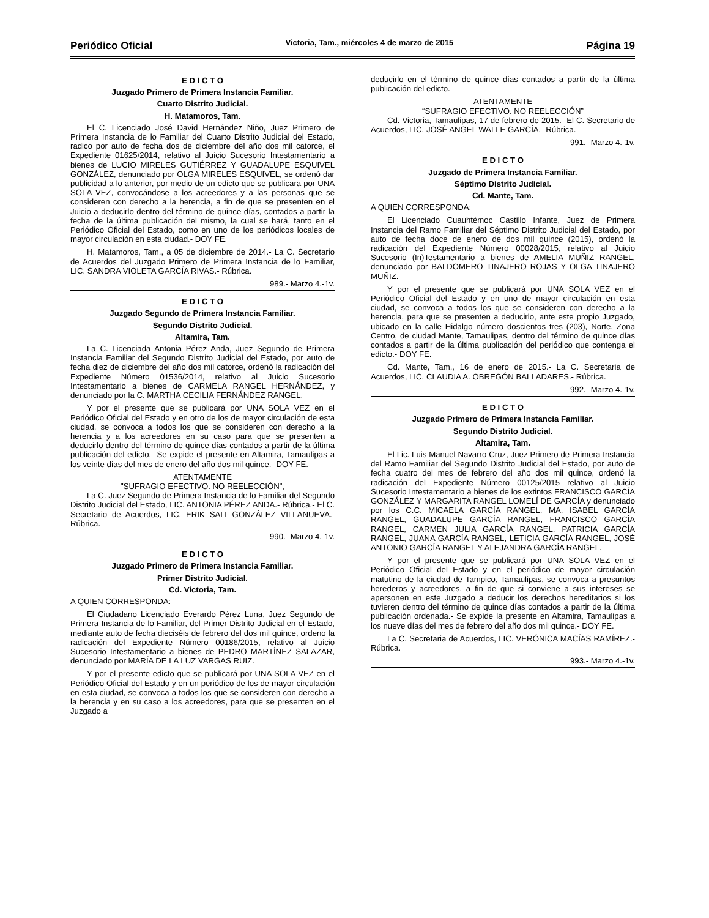Periódico Oficial Victoria, Tam., miércoles 4 de marzo de 2015 Página 19
E D I C T O
Juzgado Primero de Primera Instancia Familiar.
Cuarto Distrito Judicial.
H. Matamoros, Tam.
El C. Licenciado José David Hernández Niño, Juez Primero de Primera Instancia de lo Familiar del Cuarto Distrito Judicial del Estado, radico por auto de fecha dos de diciembre del año dos mil catorce, el Expediente 01625/2014, relativo al Juicio Sucesorio Intestamentario a bienes de LUCIO MIRELES GUTIÉRREZ Y GUADALUPE ESQUIVEL GONZÁLEZ, denunciado por OLGA MIRELES ESQUIVEL, se ordenó dar publicidad a lo anterior, por medio de un edicto que se publicara por UNA SOLA VEZ, convocándose a los acreedores y a las personas que se consideren con derecho a la herencia, a fin de que se presenten en el Juicio a deducirlo dentro del término de quince días, contados a partir la fecha de la última publicación del mismo, la cual se hará, tanto en el Periódico Oficial del Estado, como en uno de los periódicos locales de mayor circulación en esta ciudad.- DOY FE.
H. Matamoros, Tam., a 05 de diciembre de 2014.- La C. Secretario de Acuerdos del Juzgado Primero de Primera Instancia de lo Familiar, LIC. SANDRA VIOLETA GARCÍA RIVAS.- Rúbrica.
989.- Marzo 4.-1v.
E D I C T O
Juzgado Segundo de Primera Instancia Familiar.
Segundo Distrito Judicial.
Altamira, Tam.
La C. Licenciada Antonia Pérez Anda, Juez Segundo de Primera Instancia Familiar del Segundo Distrito Judicial del Estado, por auto de fecha diez de diciembre del año dos mil catorce, ordenó la radicación del Expediente Número 01536/2014, relativo al Juicio Sucesorio Intestamentario a bienes de CARMELA RANGEL HERNÁNDEZ, y denunciado por la C. MARTHA CECILIA FERNÁNDEZ RANGEL.
Y por el presente que se publicará por UNA SOLA VEZ en el Periódico Oficial del Estado y en otro de los de mayor circulación de esta ciudad, se convoca a todos los que se consideren con derecho a la herencia y a los acreedores en su caso para que se presenten a deducirlo dentro del término de quince días contados a partir de la última publicación del edicto.- Se expide el presente en Altamira, Tamaulipas a los veinte días del mes de enero del año dos mil quince.- DOY FE.
ATENTAMENTE
"SUFRAGIO EFECTIVO. NO REELECCIÓN",
La C. Juez Segundo de Primera Instancia de lo Familiar del Segundo Distrito Judicial del Estado, LIC. ANTONIA PÉREZ ANDA.- Rúbrica.- El C. Secretario de Acuerdos, LIC. ERIK SAIT GONZÁLEZ VILLANUEVA.- Rúbrica.
990.- Marzo 4.-1v.
E D I C T O
Juzgado Primero de Primera Instancia Familiar.
Primer Distrito Judicial.
Cd. Victoria, Tam.
A QUIEN CORRESPONDA:
El Ciudadano Licenciado Everardo Pérez Luna, Juez Segundo de Primera Instancia de lo Familiar, del Primer Distrito Judicial en el Estado, mediante auto de fecha dieciséis de febrero del dos mil quince, ordeno la radicación del Expediente Número 00186/2015, relativo al Juicio Sucesorio Intestamentario a bienes de PEDRO MARTÍNEZ SALAZAR, denunciado por MARÍA DE LA LUZ VARGAS RUIZ.
Y por el presente edicto que se publicará por UNA SOLA VEZ en el Periódico Oficial del Estado y en un periódico de los de mayor circulación en esta ciudad, se convoca a todos los que se consideren con derecho a la herencia y en su caso a los acreedores, para que se presenten en el Juzgado a
deducirlo en el término de quince días contados a partir de la última publicación del edicto.
ATENTAMENTE
“SUFRAGIO EFECTIVO. NO REELECCIÓN”
Cd. Victoria, Tamaulipas, 17 de febrero de 2015.- El C. Secretario de Acuerdos, LIC. JOSÉ ANGEL WALLE GARCÍA.- Rúbrica.
991.- Marzo 4.-1v.
E D I C T O
Juzgado de Primera Instancia Familiar.
Séptimo Distrito Judicial.
Cd. Mante, Tam.
A QUIEN CORRESPONDA:
El Licenciado Cuauhtémoc Castillo Infante, Juez de Primera Instancia del Ramo Familiar del Séptimo Distrito Judicial del Estado, por auto de fecha doce de enero de dos mil quince (2015), ordenó la radicación del Expediente Número 00028/2015, relativo al Juicio Sucesorio (In)Testamentario a bienes de AMELIA MUÑIZ RANGEL, denunciado por BALDOMERO TINAJERO ROJAS Y OLGA TINAJERO MUÑIZ.
Y por el presente que se publicará por UNA SOLA VEZ en el Periódico Oficial del Estado y en uno de mayor circulación en esta ciudad, se convoca a todos los que se consideren con derecho a la herencia, para que se presenten a deducirlo, ante este propio Juzgado, ubicado en la calle Hidalgo número doscientos tres (203), Norte, Zona Centro, de ciudad Mante, Tamaulipas, dentro del término de quince días contados a partir de la última publicación del periódico que contenga el edicto.- DOY FE.
Cd. Mante, Tam., 16 de enero de 2015.- La C. Secretaria de Acuerdos, LIC. CLAUDIA A. OBREGÓN BALLADARES.- Rúbrica.
992.- Marzo 4.-1v.
E D I C T O
Juzgado Primero de Primera Instancia Familiar.
Segundo Distrito Judicial.
Altamira, Tam.
El Lic. Luis Manuel Navarro Cruz, Juez Primero de Primera Instancia del Ramo Familiar del Segundo Distrito Judicial del Estado, por auto de fecha cuatro del mes de febrero del año dos mil quince, ordenó la radicación del Expediente Número 00125/2015 relativo al Juicio Sucesorio Intestamentario a bienes de los extintos FRANCISCO GARCÍA GONZÁLEZ Y MARGARITA RANGEL LOMELÍ DE GARCÍA y denunciado por los C.C. MICAELA GARCÍA RANGEL, MA. ISABEL GARCÍA RANGEL, GUADALUPE GARCÍA RANGEL, FRANCISCO GARCÍA RANGEL, CARMEN JULIA GARCÍA RANGEL, PATRICIA GARCÍA RANGEL, JUANA GARCÍA RANGEL, LETICIA GARCÍA RANGEL, JOSÉ ANTONIO GARCÍA RANGEL Y ALEJANDRA GARCÍA RANGEL.
Y por el presente que se publicará por UNA SOLA VEZ en el Periódico Oficial del Estado y en el periódico de mayor circulación matutino de la ciudad de Tampico, Tamaulipas, se convoca a presuntos herederos y acreedores, a fin de que si conviene a sus intereses se apersonen en este Juzgado a deducir los derechos hereditarios si los tuvieren dentro del término de quince días contados a partir de la última publicación ordenada.- Se expide la presente en Altamira, Tamaulipas a los nueve días del mes de febrero del año dos mil quince.- DOY FE.
La C. Secretaria de Acuerdos, LIC. VERÓNICA MACÍAS RAMÍREZ.- Rúbrica.
993.- Marzo 4.-1v.